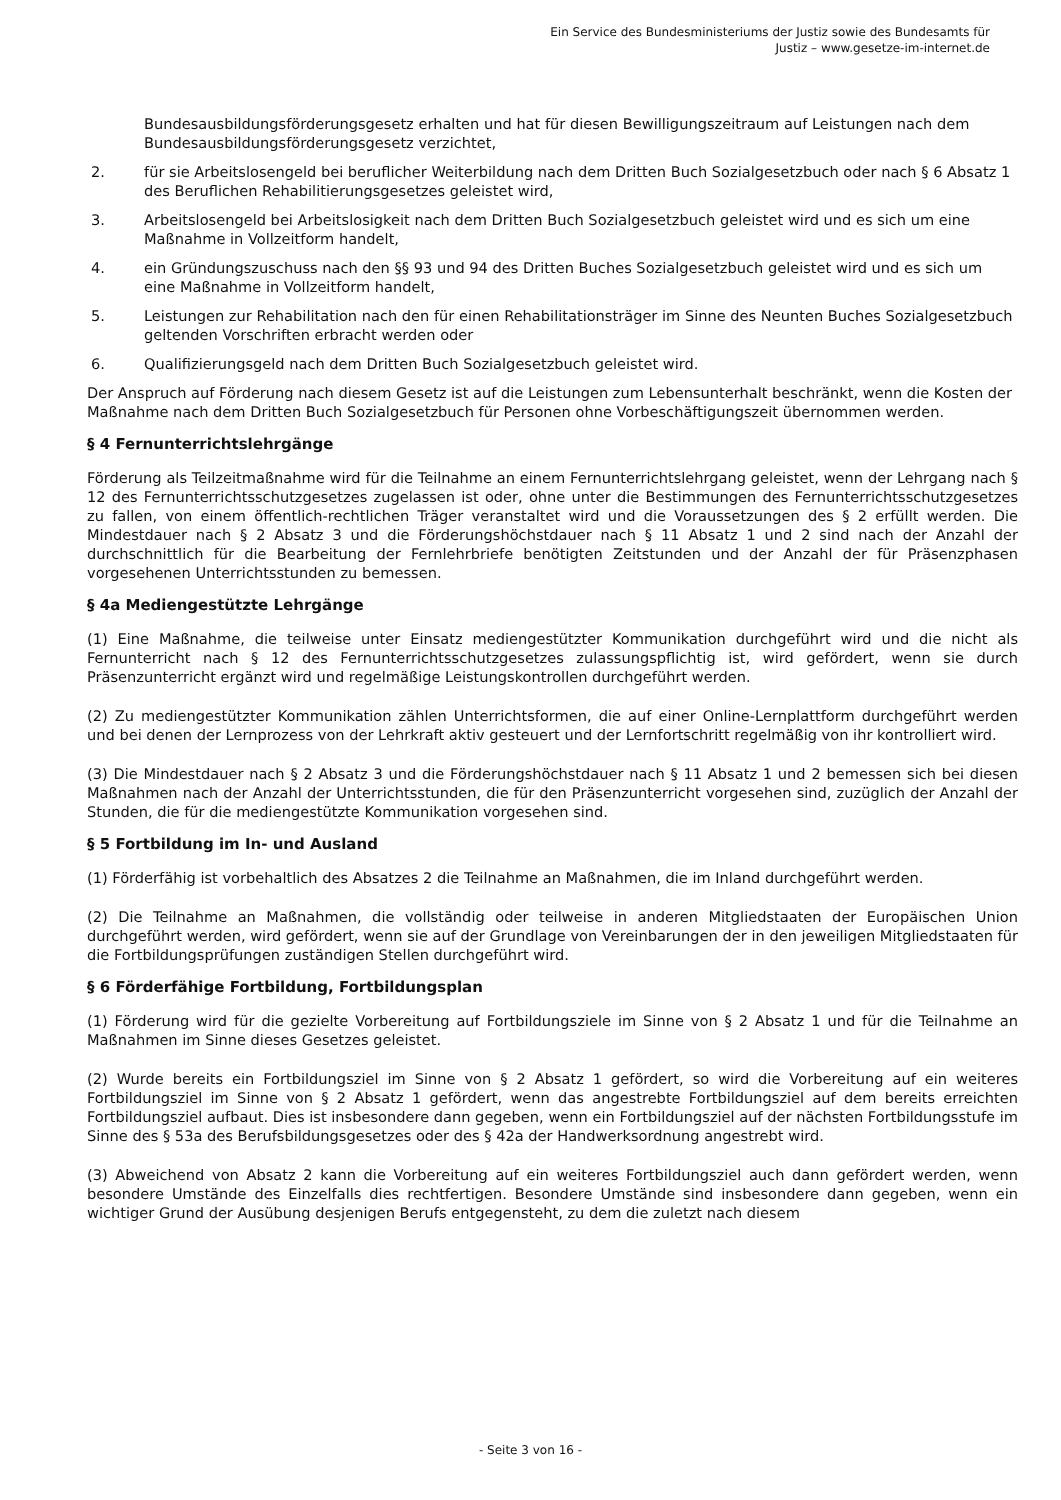Ein Service des Bundesministeriums der Justiz sowie des Bundesamts für
Justiz – www.gesetze-im-internet.de
Bundesausbildungsförderungsgesetz erhalten und hat für diesen Bewilligungszeitraum auf Leistungen nach dem Bundesausbildungsförderungsgesetz verzichtet,
2. für sie Arbeitslosengeld bei beruflicher Weiterbildung nach dem Dritten Buch Sozialgesetzbuch oder nach § 6 Absatz 1 des Beruflichen Rehabilitierungsgesetzes geleistet wird,
3. Arbeitslosengeld bei Arbeitslosigkeit nach dem Dritten Buch Sozialgesetzbuch geleistet wird und es sich um eine Maßnahme in Vollzeitform handelt,
4. ein Gründungszuschuss nach den §§ 93 und 94 des Dritten Buches Sozialgesetzbuch geleistet wird und es sich um eine Maßnahme in Vollzeitform handelt,
5. Leistungen zur Rehabilitation nach den für einen Rehabilitationsträger im Sinne des Neunten Buches Sozialgesetzbuch geltenden Vorschriften erbracht werden oder
6. Qualifizierungsgeld nach dem Dritten Buch Sozialgesetzbuch geleistet wird.
Der Anspruch auf Förderung nach diesem Gesetz ist auf die Leistungen zum Lebensunterhalt beschränkt, wenn die Kosten der Maßnahme nach dem Dritten Buch Sozialgesetzbuch für Personen ohne Vorbeschäftigungszeit übernommen werden.
§ 4 Fernunterrichtslehrgänge
Förderung als Teilzeitmaßnahme wird für die Teilnahme an einem Fernunterrichtslehrgang geleistet, wenn der Lehrgang nach § 12 des Fernunterrichtsschutzgesetzes zugelassen ist oder, ohne unter die Bestimmungen des Fernunterrichtsschutzgesetzes zu fallen, von einem öffentlich-rechtlichen Träger veranstaltet wird und die Voraussetzungen des § 2 erfüllt werden. Die Mindestdauer nach § 2 Absatz 3 und die Förderungshöchstdauer nach § 11 Absatz 1 und 2 sind nach der Anzahl der durchschnittlich für die Bearbeitung der Fernlehrbriefe benötigten Zeitstunden und der Anzahl der für Präsenzphasen vorgesehenen Unterrichtsstunden zu bemessen.
§ 4a Mediengestützte Lehrgänge
(1) Eine Maßnahme, die teilweise unter Einsatz mediengestützter Kommunikation durchgeführt wird und die nicht als Fernunterricht nach § 12 des Fernunterrichtsschutzgesetzes zulassungspflichtig ist, wird gefördert, wenn sie durch Präsenzunterricht ergänzt wird und regelmäßige Leistungskontrollen durchgeführt werden.
(2) Zu mediengestützter Kommunikation zählen Unterrichtsformen, die auf einer Online-Lernplattform durchgeführt werden und bei denen der Lernprozess von der Lehrkraft aktiv gesteuert und der Lernfortschritt regelmäßig von ihr kontrolliert wird.
(3) Die Mindestdauer nach § 2 Absatz 3 und die Förderungshöchstdauer nach § 11 Absatz 1 und 2 bemessen sich bei diesen Maßnahmen nach der Anzahl der Unterrichtsstunden, die für den Präsenzunterricht vorgesehen sind, zuzüglich der Anzahl der Stunden, die für die mediengestützte Kommunikation vorgesehen sind.
§ 5 Fortbildung im In- und Ausland
(1) Förderfähig ist vorbehaltlich des Absatzes 2 die Teilnahme an Maßnahmen, die im Inland durchgeführt werden.
(2) Die Teilnahme an Maßnahmen, die vollständig oder teilweise in anderen Mitgliedstaaten der Europäischen Union durchgeführt werden, wird gefördert, wenn sie auf der Grundlage von Vereinbarungen der in den jeweiligen Mitgliedstaaten für die Fortbildungsprüfungen zuständigen Stellen durchgeführt wird.
§ 6 Förderfähige Fortbildung, Fortbildungsplan
(1) Förderung wird für die gezielte Vorbereitung auf Fortbildungsziele im Sinne von § 2 Absatz 1 und für die Teilnahme an Maßnahmen im Sinne dieses Gesetzes geleistet.
(2) Wurde bereits ein Fortbildungsziel im Sinne von § 2 Absatz 1 gefördert, so wird die Vorbereitung auf ein weiteres Fortbildungsziel im Sinne von § 2 Absatz 1 gefördert, wenn das angestrebte Fortbildungsziel auf dem bereits erreichten Fortbildungsziel aufbaut. Dies ist insbesondere dann gegeben, wenn ein Fortbildungsziel auf der nächsten Fortbildungsstufe im Sinne des § 53a des Berufsbildungsgesetzes oder des § 42a der Handwerksordnung angestrebt wird.
(3) Abweichend von Absatz 2 kann die Vorbereitung auf ein weiteres Fortbildungsziel auch dann gefördert werden, wenn besondere Umstände des Einzelfalls dies rechtfertigen. Besondere Umstände sind insbesondere dann gegeben, wenn ein wichtiger Grund der Ausübung desjenigen Berufs entgegensteht, zu dem die zuletzt nach diesem
- Seite 3 von 16 -